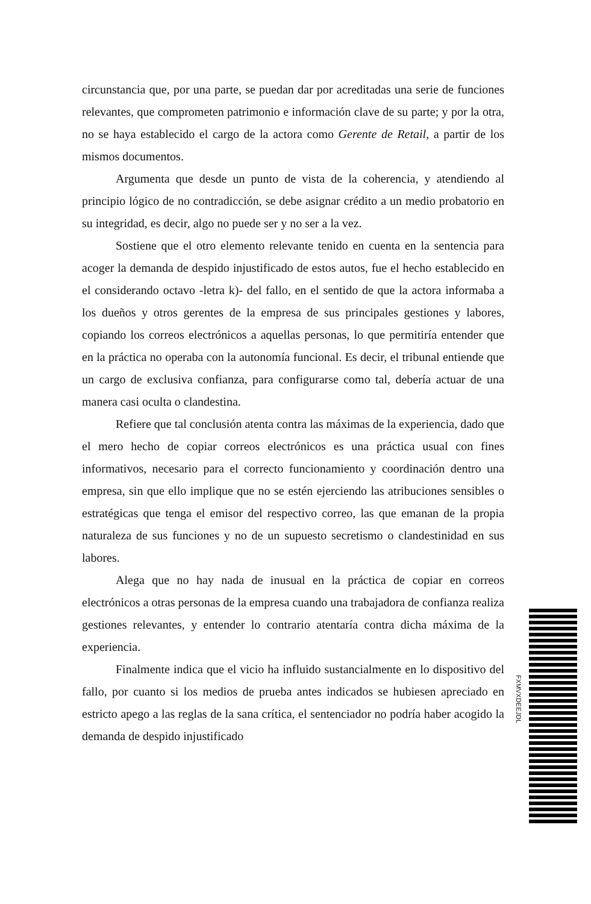circunstancia que, por una parte, se puedan dar por acreditadas una serie de funciones relevantes, que comprometen patrimonio e información clave de su parte; y por la otra, no se haya establecido el cargo de la actora como Gerente de Retail, a partir de los mismos documentos.
Argumenta que desde un punto de vista de la coherencia, y atendiendo al principio lógico de no contradicción, se debe asignar crédito a un medio probatorio en su integridad, es decir, algo no puede ser y no ser a la vez.
Sostiene que el otro elemento relevante tenido en cuenta en la sentencia para acoger la demanda de despido injustificado de estos autos, fue el hecho establecido en el considerando octavo -letra k)- del fallo, en el sentido de que la actora informaba a los dueños y otros gerentes de la empresa de sus principales gestiones y labores, copiando los correos electrónicos a aquellas personas, lo que permitiría entender que en la práctica no operaba con la autonomía funcional. Es decir, el tribunal entiende que un cargo de exclusiva confianza, para configurarse como tal, debería actuar de una manera casi oculta o clandestina.
Refiere que tal conclusión atenta contra las máximas de la experiencia, dado que el mero hecho de copiar correos electrónicos es una práctica usual con fines informativos, necesario para el correcto funcionamiento y coordinación dentro una empresa, sin que ello implique que no se estén ejerciendo las atribuciones sensibles o estratégicas que tenga el emisor del respectivo correo, las que emanan de la propia naturaleza de sus funciones y no de un supuesto secretismo o clandestinidad en sus labores.
Alega que no hay nada de inusual en la práctica de copiar en correos electrónicos a otras personas de la empresa cuando una trabajadora de confianza realiza gestiones relevantes, y entender lo contrario atentaría contra dicha máxima de la experiencia.
Finalmente indica que el vicio ha influido sustancialmente en lo dispositivo del fallo, por cuanto si los medios de prueba antes indicados se hubiesen apreciado en estricto apego a las reglas de la sana crítica, el sentenciador no podría haber acogido la demanda de despido injustificado
FXMVXDEEJDL